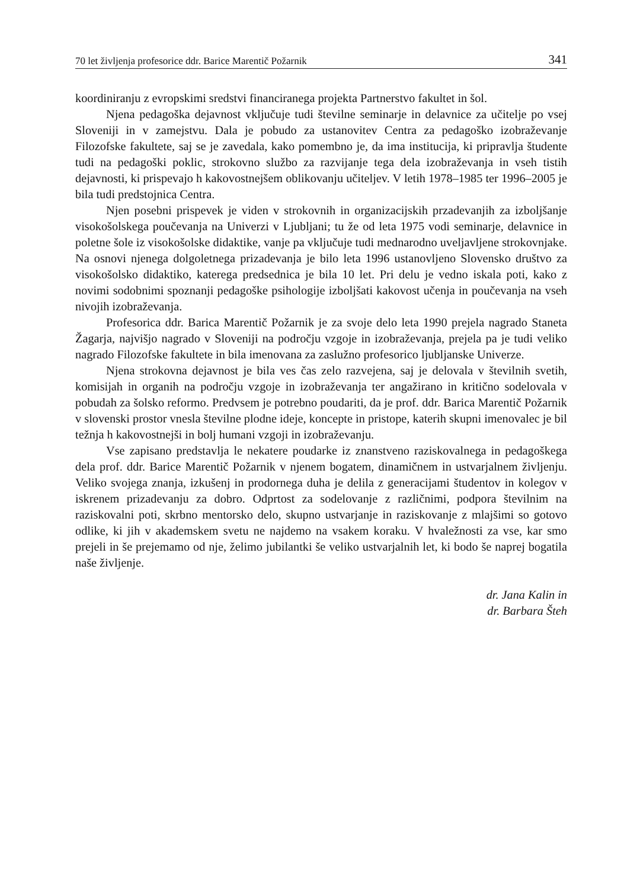70 let življenja profesorice ddr. Barice Marentič Požarnik 341
koordiniranju z evropskimi sredstvi financiranega projekta Partnerstvo fakultet in šol.
Njena pedagoška dejavnost vključuje tudi številne seminarje in delavnice za učitelje po vsej Sloveniji in v zamejstvu. Dala je pobudo za ustanovitev Centra za pedagoško izobraževanje Filozofske fakultete, saj se je zavedala, kako pomembno je, da ima institucija, ki pripravlja študente tudi na pedagoški poklic, strokovno službo za razvijanje tega dela izobraževanja in vseh tistih dejavnosti, ki prispevajo h kakovostnejšem oblikovanju učiteljev. V letih 1978–1985 ter 1996–2005 je bila tudi predstojnica Centra.
Njen posebni prispevek je viden v strokovnih in organizacijskih przadevanjih za izboljšanje visokošolskega poučevanja na Univerzi v Ljubljani; tu že od leta 1975 vodi seminarje, delavnice in poletne šole iz visokošolske didaktike, vanje pa vključuje tudi mednarodno uveljavljene strokovnjake. Na osnovi njenega dolgoletnega prizadevanja je bilo leta 1996 ustanovljeno Slovensko društvo za visokošolsko didaktiko, katerega predsednica je bila 10 let. Pri delu je vedno iskala poti, kako z novimi sodobnimi spoznanji pedagoške psihologije izboljšati kakovost učenja in poučevanja na vseh nivojih izobraževanja.
Profesorica ddr. Barica Marentič Požarnik je za svoje delo leta 1990 prejela nagrado Staneta Žagarja, najvišjo nagrado v Sloveniji na področju vzgoje in izobraževanja, prejela pa je tudi veliko nagrado Filozofske fakultete in bila imenovana za zaslužno profesorico ljubljanske Univerze.
Njena strokovna dejavnost je bila ves čas zelo razvejena, saj je delovala v številnih svetih, komisijah in organih na področju vzgoje in izobraževanja ter angažirano in kritično sodelovala v pobudah za šolsko reformo. Predvsem je potrebno poudariti, da je prof. ddr. Barica Marentič Požarnik v slovenski prostor vnesla številne plodne ideje, koncepte in pristope, katerih skupni imenovalec je bil težnja h kakovostnejši in bolj humani vzgoji in izobraževanju.
Vse zapisano predstavlja le nekatere poudarke iz znanstveno raziskovalnega in pedagoškega dela prof. ddr. Barice Marentič Požarnik v njenem bogatem, dinamičnem in ustvarjalnem življenju. Veliko svojega znanja, izkušenj in prodornega duha je delila z generacijami študentov in kolegov v iskrenem prizadevanju za dobro. Odprtost za sodelovanje z različnimi, podpora številnim na raziskovalni poti, skrbno mentorsko delo, skupno ustvarjanje in raziskovanje z mlajšimi so gotovo odlike, ki jih v akademskem svetu ne najdemo na vsakem koraku. V hvaležnosti za vse, kar smo prejeli in še prejemamo od nje, želimo jubilantki še veliko ustvarjalnih let, ki bodo še naprej bogatila naše življenje.
dr. Jana Kalin in
dr. Barbara Šteh